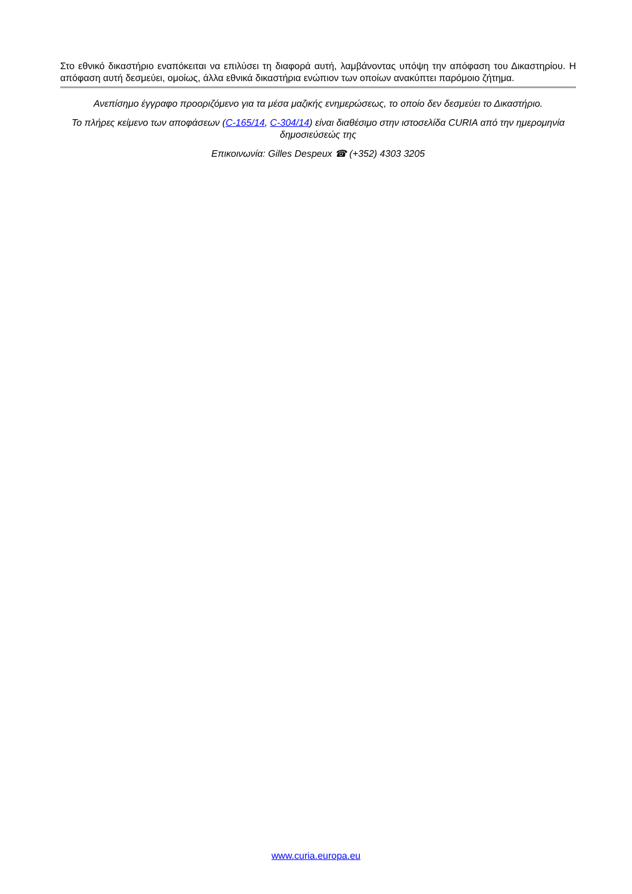Στο εθνικό δικαστήριο εναπόκειται να επιλύσει τη διαφορά αυτή, λαμβάνοντας υπόψη την απόφαση του Δικαστηρίου. Η απόφαση αυτή δεσμεύει, ομοίως, άλλα εθνικά δικαστήρια ενώπιον των οποίων ανακύπτει παρόμοιο ζήτημα.
Ανεπίσημο έγγραφο προοριζόμενο για τα μέσα μαζικής ενημερώσεως, το οποίο δεν δεσμεύει το Δικαστήριο.
Το πλήρες κείμενο των αποφάσεων (C-165/14, C-304/14) είναι διαθέσιμο στην ιστοσελίδα CURIA από την ημερομηνία δημοσιεύσεώς της
Επικοινωνία: Gilles Despeux ☎ (+352) 4303 3205
www.curia.europa.eu